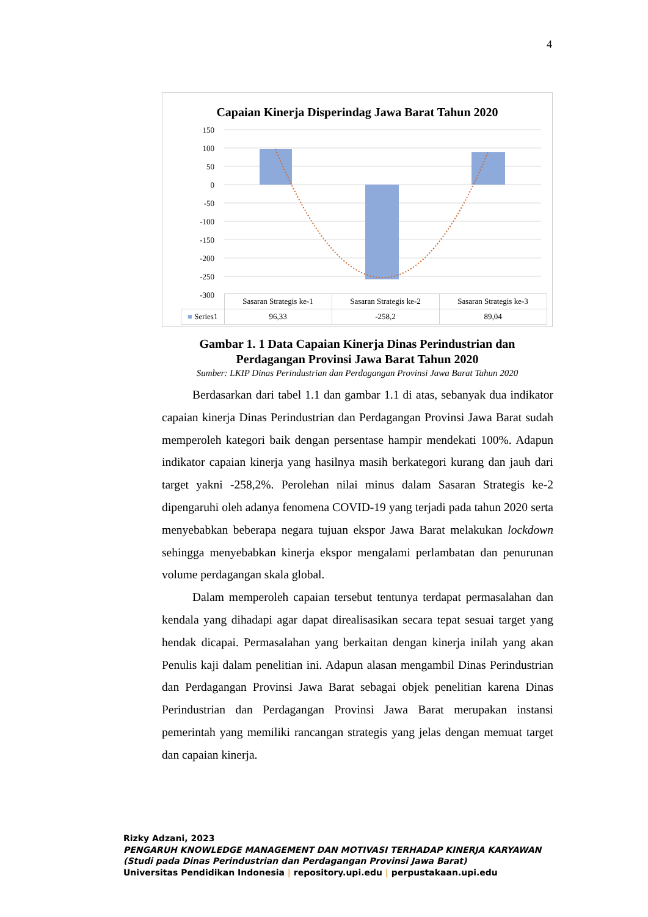4
Capaian Kinerja Disperindag Jawa Barat Tahun 2020
150
100
50
0
-50
-100
-150
-200
-250
-300
| | Sasaran Strategis ke-1 | Sasaran Strategis ke-2 | Sasaran Strategis ke-3 |
| ■ Series1 | 96,33 | -258,2 | 89,04 |
Gambar 1. 1 Data Capaian Kinerja Dinas Perindustrian dan
Perdagangan Provinsi Jawa Barat Tahun 2020
Sumber: LKIP Dinas Perindustrian dan Perdagangan Provinsi Jawa Barat Tahun 2020
Berdasarkan dari tabel 1.1 dan gambar 1.1 di atas, sebanyak dua indikator capaian kinerja Dinas Perindustrian dan Perdagangan Provinsi Jawa Barat sudah memperoleh kategori baik dengan persentase hampir mendekati 100%. Adapun indikator capaian kinerja yang hasilnya masih berkategori kurang dan jauh dari target yakni -258,2%. Perolehan nilai minus dalam Sasaran Strategis ke-2 dipengaruhi oleh adanya fenomena COVID-19 yang terjadi pada tahun 2020 serta menyebabkan beberapa negara tujuan ekspor Jawa Barat melakukan lockdown sehingga menyebabkan kinerja ekspor mengalami perlambatan dan penurunan volume perdagangan skala global.
Dalam memperoleh capaian tersebut tentunya terdapat permasalahan dan kendala yang dihadapi agar dapat direalisasikan secara tepat sesuai target yang hendak dicapai. Permasalahan yang berkaitan dengan kinerja inilah yang akan Penulis kaji dalam penelitian ini. Adapun alasan mengambil Dinas Perindustrian dan Perdagangan Provinsi Jawa Barat sebagai objek penelitian karena Dinas Perindustrian dan Perdagangan Provinsi Jawa Barat merupakan instansi pemerintah yang memiliki rancangan strategis yang jelas dengan memuat target dan capaian kinerja.
Rizky Adzani, 2023
PENGARUH KNOWLEDGE MANAGEMENT DAN MOTIVASI TERHADAP KINERJA KARYAWAN
(Studi pada Dinas Perindustrian dan Perdagangan Provinsi Jawa Barat)
Universitas Pendidikan Indonesia | repository.upi.edu | perpustakaan.upi.edu